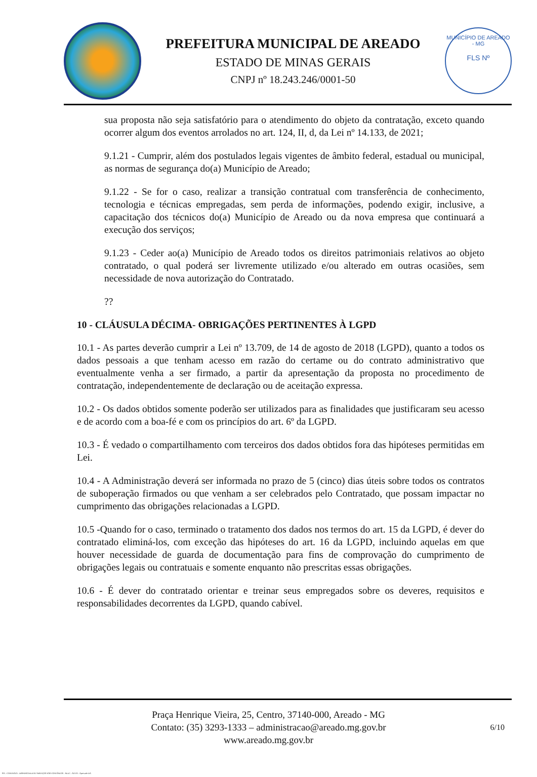PREFEITURA MUNICIPAL DE AREADO
ESTADO DE MINAS GERAIS
CNPJ nº 18.243.246/0001-50
MUNICÍPIO DE AREADO - MG
FLS Nº
sua proposta não seja satisfatório para o atendimento do objeto da contratação, exceto quando ocorrer algum dos eventos arrolados no art. 124, II, d, da Lei nº 14.133, de 2021;
9.1.21 - Cumprir, além dos postulados legais vigentes de âmbito federal, estadual ou municipal, as normas de segurança do(a) Município de Areado;
9.1.22 - Se for o caso, realizar a transição contratual com transferência de conhecimento, tecnologia e técnicas empregadas, sem perda de informações, podendo exigir, inclusive, a capacitação dos técnicos do(a) Município de Areado ou da nova empresa que continuará a execução dos serviços;
9.1.23 - Ceder ao(a) Município de Areado todos os direitos patrimoniais relativos ao objeto contratado, o qual poderá ser livremente utilizado e/ou alterado em outras ocasiões, sem necessidade de nova autorização do Contratado.
??
10 - CLÁUSULA DÉCIMA- OBRIGAÇÕES PERTINENTES À LGPD
10.1 - As partes deverão cumprir a Lei nº 13.709, de 14 de agosto de 2018 (LGPD), quanto a todos os dados pessoais a que tenham acesso em razão do certame ou do contrato administrativo que eventualmente venha a ser firmado, a partir da apresentação da proposta no procedimento de contratação, independentemente de declaração ou de aceitação expressa.
10.2 - Os dados obtidos somente poderão ser utilizados para as finalidades que justificaram seu acesso e de acordo com a boa-fé e com os princípios do art. 6º da LGPD.
10.3 - É vedado o compartilhamento com terceiros dos dados obtidos fora das hipóteses permitidas em Lei.
10.4 - A Administração deverá ser informada no prazo de 5 (cinco) dias úteis sobre todos os contratos de suboperação firmados ou que venham a ser celebrados pelo Contratado, que possam impactar no cumprimento das obrigações relacionadas a LGPD.
10.5 -Quando for o caso, terminado o tratamento dos dados nos termos do art. 15 da LGPD, é dever do contratado eliminá-los, com exceção das hipóteses do art. 16 da LGPD, incluindo aquelas em que houver necessidade de guarda de documentação para fins de comprovação do cumprimento de obrigações legais ou contratuais e somente enquanto não prescritas essas obrigações.
10.6 - É dever do contratado orientar e treinar seus empregados sobre os deveres, requisitos e responsabilidades decorrentes da LGPD, quando cabível.
Praça Henrique Vieira, 25, Centro, 37140-000, Areado - MG
Contato: (35) 3293-1333 – administracao@areado.mg.gov.br
www.areado.mg.gov.br
6/10
855 - CONTRATO - DISPENSA ELETR. SERVIÇOS NÃO CONTÍNUOS - NLLC - ATIVO - Aprovado DA